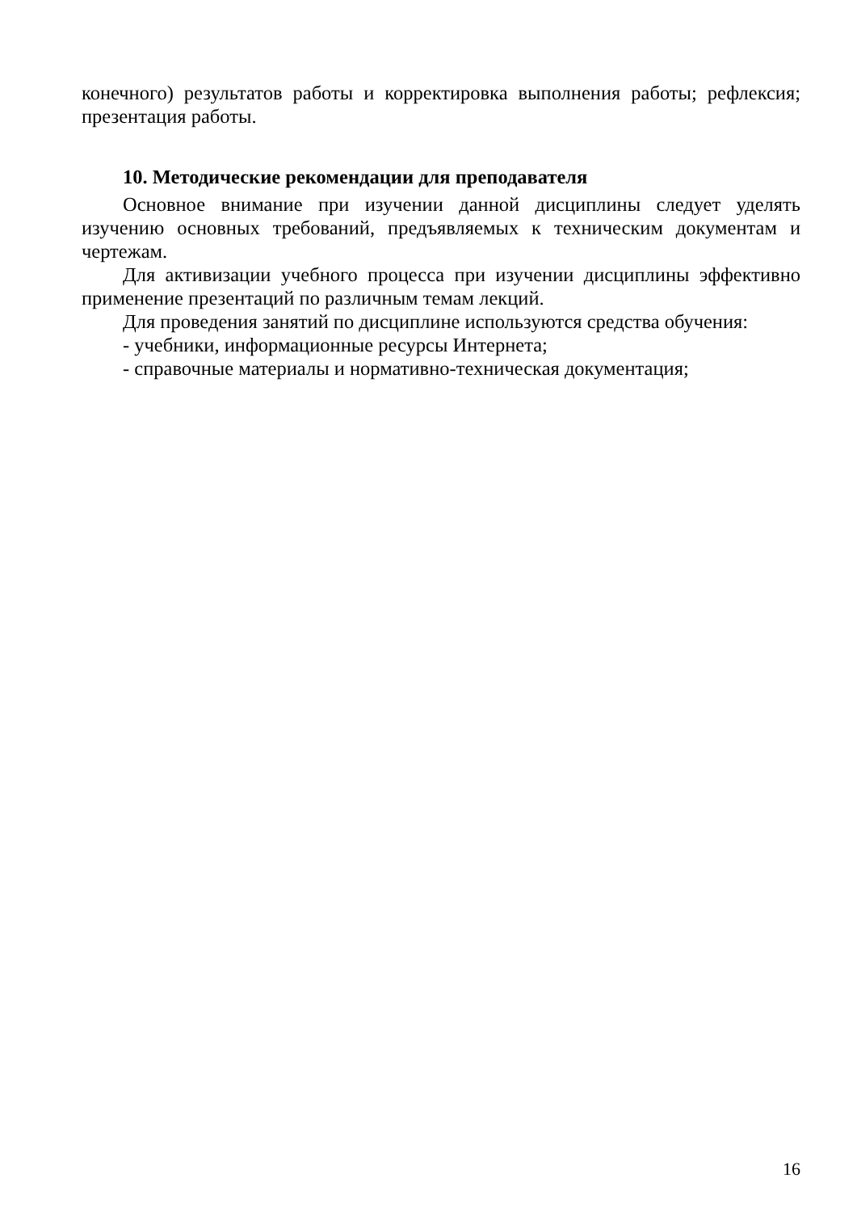конечного) результатов работы и корректировка выполнения работы; рефлексия; презентация работы.
10. Методические рекомендации для преподавателя
Основное внимание при изучении данной дисциплины следует уделять изучению основных требований, предъявляемых к техническим документам и чертежам.
Для активизации учебного процесса при изучении дисциплины эффективно применение презентаций по различным темам лекций.
Для проведения занятий по дисциплине используются средства обучения:
- учебники, информационные ресурсы Интернета;
- справочные материалы и нормативно-техническая документация;
16